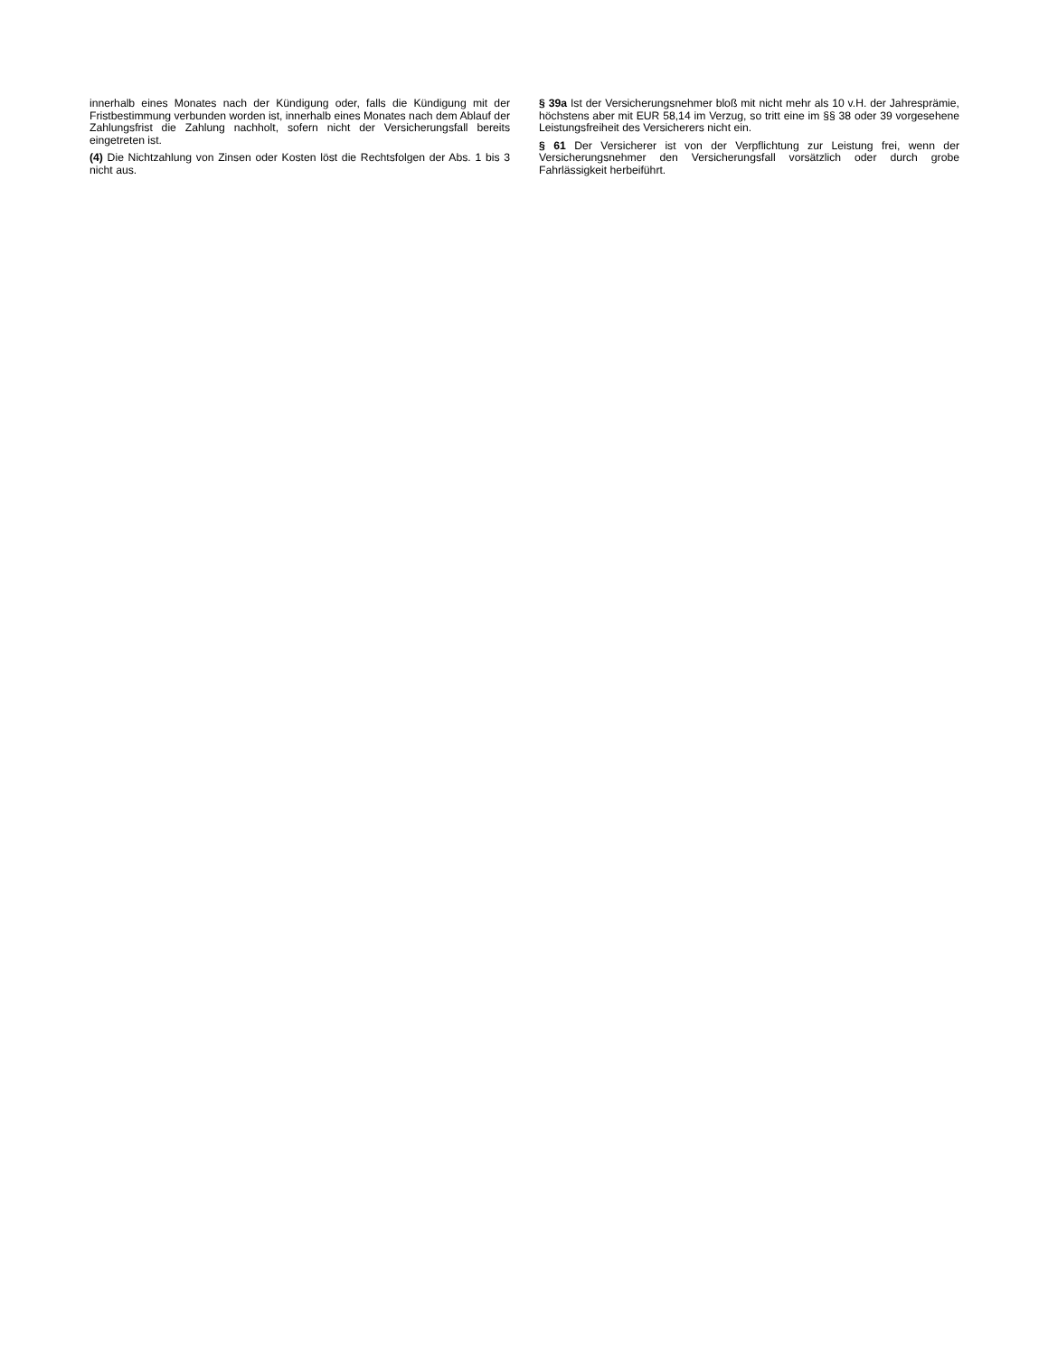innerhalb eines Monates nach der Kündigung oder, falls die Kündigung mit der Fristbestimmung verbunden worden ist, innerhalb eines Monates nach dem Ablauf der Zahlungsfrist die Zahlung nachholt, sofern nicht der Versicherungsfall bereits eingetreten ist.
(4) Die Nichtzahlung von Zinsen oder Kosten löst die Rechtsfolgen der Abs. 1 bis 3 nicht aus.
§ 39a Ist der Versicherungsnehmer bloß mit nicht mehr als 10 v.H. der Jahresprämie, höchstens aber mit EUR 58,14 im Verzug, so tritt eine im §§ 38 oder 39 vorgesehene Leistungsfreiheit des Versicherers nicht ein.
§ 61 Der Versicherer ist von der Verpflichtung zur Leistung frei, wenn der Versicherungsnehmer den Versicherungsfall vorsätzlich oder durch grobe Fahrlässigkeit herbeiführt.